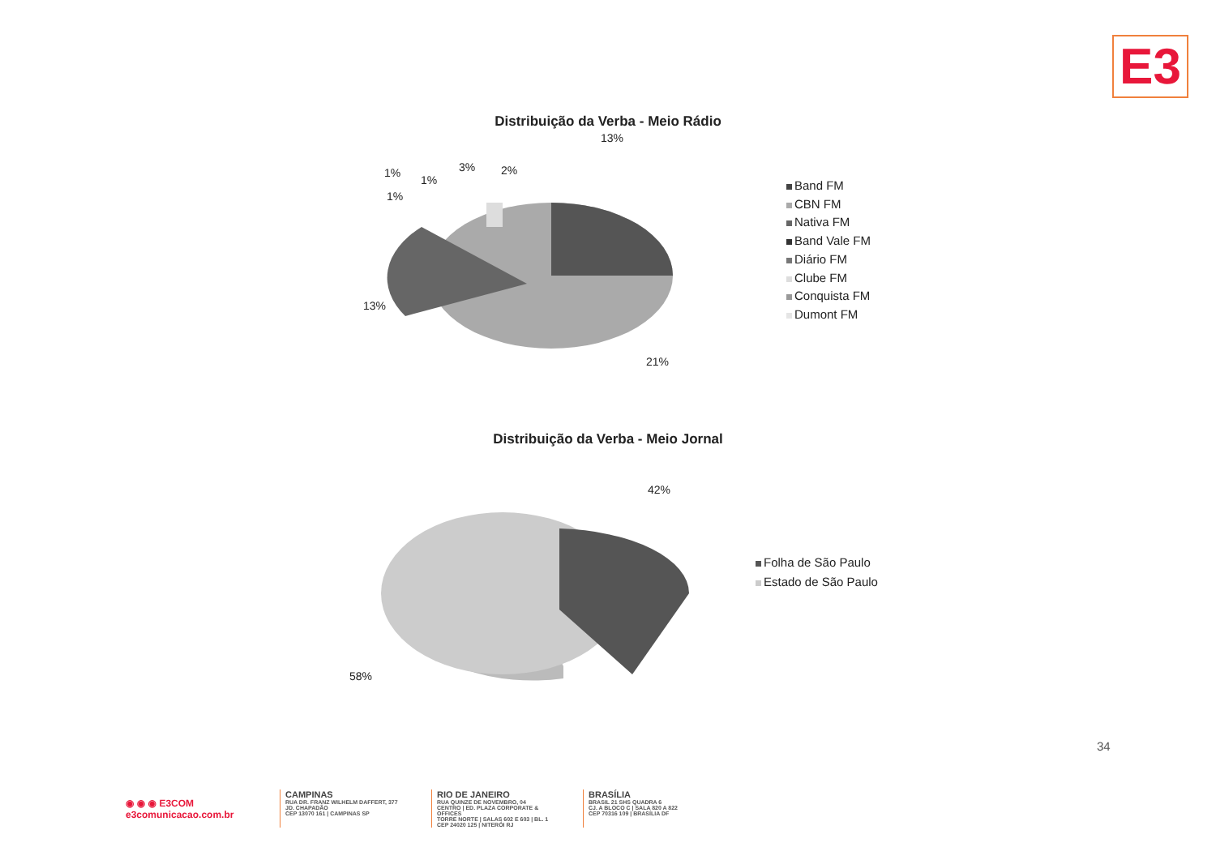E3
Distribuição da Verba - Meio Rádio
13%
1%
1%
3% 2%
1%
13%
21%
Band FM
CBN FM
Nativa FM
Band Vale FM
Diário FM
Clube FM
Conquista FM
Dumont FM
Distribuição da Verba - Meio Jornal
42%
58%
Folha de São Paulo
Estado de São Paulo
34
◉ ◉ ◉ E3COM
e3comunicacao.com.br
CAMPINAS
RUA DR. FRANZ WILHELM DAFFERT, 377
JD. CHAPADÃO
CEP 13070 161 | CAMPINAS SP
RIO DE JANEIRO
RUA QUINZE DE NOVEMBRO, 04
CENTRO | ED. PLAZA CORPORATE & OFFICES
TORRE NORTE | SALAS 602 E 603 | BL. 1
CEP 24020 125 | NITERÓI RJ
BRASÍLIA
BRASIL 21 SHS QUADRA 6
CJ. A BLOCO C | SALA 820 A 822
CEP 70316 109 | BRASÍLIA DF